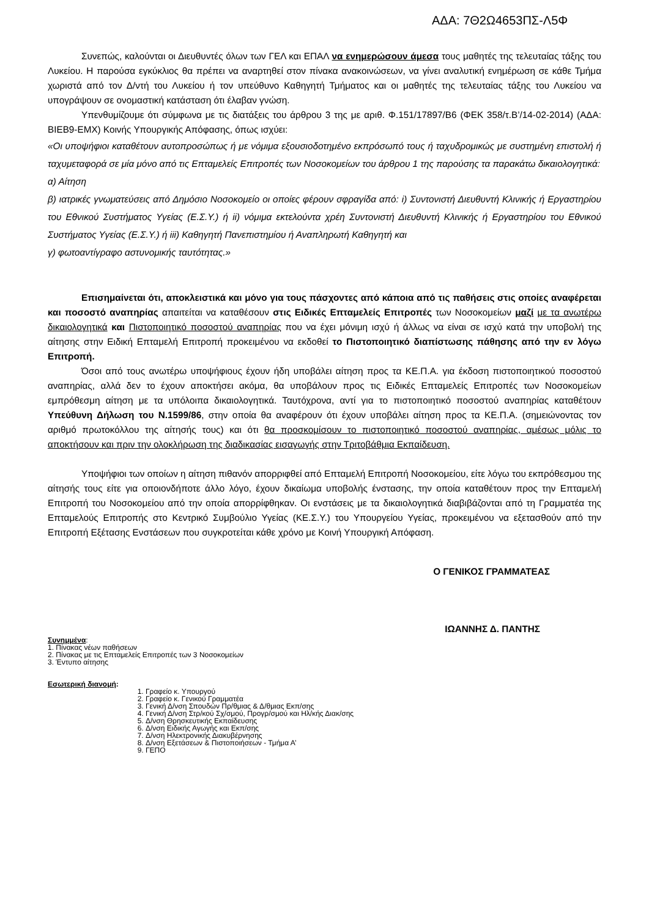ΑΔΑ: 7Θ2Ω4653ΠΣ-Λ5Φ
Συνεπώς, καλούνται οι Διευθυντές όλων των ΓΕΛ και ΕΠΑΛ να ενημερώσουν άμεσα τους μαθητές της τελευταίας τάξης του Λυκείου. Η παρούσα εγκύκλιος θα πρέπει να αναρτηθεί στον πίνακα ανακοινώσεων, να γίνει αναλυτική ενημέρωση σε κάθε Τμήμα χωριστά από τον Δ/ντή του Λυκείου ή τον υπεύθυνο Καθηγητή Τμήματος και οι μαθητές της τελευταίας τάξης του Λυκείου να υπογράψουν σε ονομαστική κατάσταση ότι έλαβαν γνώση.
Υπενθυμίζουμε ότι σύμφωνα με τις διατάξεις του άρθρου 3 της με αριθ. Φ.151/17897/Β6 (ΦΕΚ 358/τ.Β’/14-02-2014) (ΑΔΑ: ΒΙΕΒ9-ΕΜΧ) Κοινής Υπουργικής Απόφασης, όπως ισχύει:
«Οι υποψήφιοι καταθέτουν αυτοπροσώπως ή με νόμιμα εξουσιοδοτημένο εκπρόσωπό τους ή ταχυδρομικώς με συστημένη επιστολή ή ταχυμεταφορά σε μία μόνο από τις Επταμελείς Επιτροπές των Νοσοκομείων του άρθρου 1 της παρούσης τα παρακάτω δικαιολογητικά:
α) Αίτηση
β) ιατρικές γνωματεύσεις από Δημόσιο Νοσοκομείο οι οποίες φέρουν σφραγίδα από: i) Συντονιστή Διευθυντή Κλινικής ή Εργαστηρίου του Εθνικού Συστήματος Υγείας (Ε.Σ.Υ.) ή ii) νόμιμα εκτελούντα χρέη Συντονιστή Διευθυντή Κλινικής ή Εργαστηρίου του Εθνικού Συστήματος Υγείας (Ε.Σ.Υ.) ή iii) Καθηγητή Πανεπιστημίου ή Αναπληρωτή Καθηγητή και
γ) φωτοαντίγραφο αστυνομικής ταυτότητας.»
Επισημαίνεται ότι, αποκλειστικά και μόνο για τους πάσχοντες από κάποια από τις παθήσεις στις οποίες αναφέρεται και ποσοστό αναπηρίας απαιτείται να καταθέσουν στις Ειδικές Επταμελείς Επιτροπές των Νοσοκομείων μαζί με τα ανωτέρω δικαιολογητικά και Πιστοποιητικό ποσοστού αναπηρίας που να έχει μόνιμη ισχύ ή άλλως να είναι σε ισχύ κατά την υποβολή της αίτησης στην Ειδική Επταμελή Επιτροπή προκειμένου να εκδοθεί το Πιστοποιητικό διαπίστωσης πάθησης από την εν λόγω Επιτροπή.
Όσοι από τους ανωτέρω υποψήφιους έχουν ήδη υποβάλει αίτηση προς τα ΚΕ.Π.Α. για έκδοση πιστοποιητικού ποσοστού αναπηρίας, αλλά δεν το έχουν αποκτήσει ακόμα, θα υποβάλουν προς τις Ειδικές Επταμελείς Επιτροπές των Νοσοκομείων εμπρόθεσμη αίτηση με τα υπόλοιπα δικαιολογητικά. Ταυτόχρονα, αντί για το πιστοποιητικό ποσοστού αναπηρίας καταθέτουν Υπεύθυνη Δήλωση του Ν.1599/86, στην οποία θα αναφέρουν ότι έχουν υποβάλει αίτηση προς τα ΚΕ.Π.Α. (σημειώνοντας τον αριθμό πρωτοκόλλου της αίτησής τους) και ότι θα προσκομίσουν το πιστοποιητικό ποσοστού αναπηρίας, αμέσως μόλις το αποκτήσουν και πριν την ολοκλήρωση της διαδικασίας εισαγωγής στην Τριτοβάθμια Εκπαίδευση.
Υποψήφιοι των οποίων η αίτηση πιθανόν απορριφθεί από Επταμελή Επιτροπή Νοσοκομείου, είτε λόγω του εκπρόθεσμου της αίτησής τους είτε για οποιονδήποτε άλλο λόγο, έχουν δικαίωμα υποβολής ένστασης, την οποία καταθέτουν προς την Επταμελή Επιτροπή του Νοσοκομείου από την οποία απορρίφθηκαν. Οι ενστάσεις με τα δικαιολογητικά διαβιβάζονται από τη Γραμματέα της Επταμελούς Επιτροπής στο Κεντρικό Συμβούλιο Υγείας (ΚΕ.Σ.Υ.) του Υπουργείου Υγείας, προκειμένου να εξετασθούν από την Επιτροπή Εξέτασης Ενστάσεων που συγκροτείται κάθε χρόνο με Κοινή Υπουργική Απόφαση.
Ο ΓΕΝΙΚΟΣ ΓΡΑΜΜΑΤΕΑΣ
ΙΩΑΝΝΗΣ Δ. ΠΑΝΤΗΣ
Συνημμένα:
1. Πίνακας νέων παθήσεων
2. Πίνακας με τις Επταμελείς Επιτροπές των 3 Νοσοκομείων
3. Έντυπο αίτησης
Εσωτερική διανομή:
1. Γραφείο κ. Υπουργού
2. Γραφείο κ. Γενικού Γραμματέα
3. Γενική Δ/νση Σπουδών Πρ/θμιας & Δ/θμιας Εκπ/σης
4. Γενική Δ/νση Στρ/κού Σχ/σμού, Προγρ/σμού και Ηλ/κής Διακ/σης
5. Δ/νση Θρησκευτικής Εκπαίδευσης
6. Δ/νση Ειδικής Αγωγής και Εκπ/σης
7. Δ/νση Ηλεκτρονικής Διακυβέρνησης
8. Δ/νση Εξετάσεων & Πιστοποιήσεων - Τμήμα Α’
9. ΓΕΠΟ